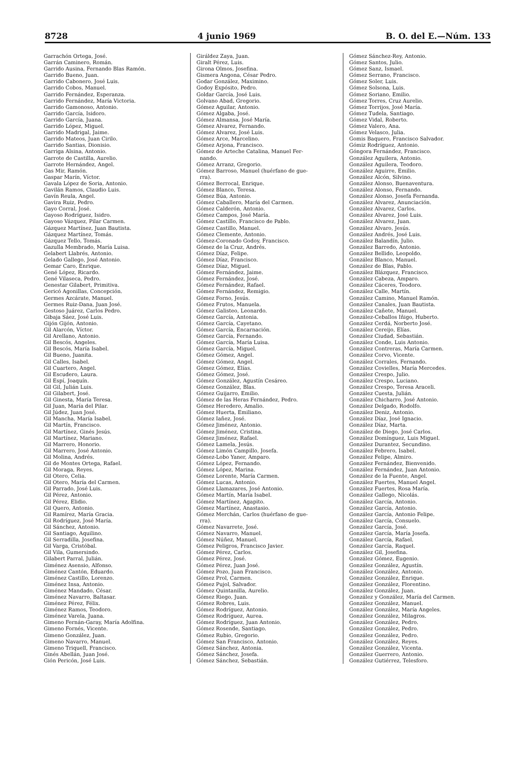8728 4 junio 1969 B. O. del E.—Núm. 133
Garrachón Ortega, José.
Garrán Caminero, Román.
Garrido Ausina, Fernando Blas Ramón.
Garrido Bueno, Juan.
Garrido Cabonero, José Luis.
Garrido Cobos, Manuel.
Garrido Fernández, Esperanza.
Garrido Fernández, María Victoria.
Garrido Gamonoso, Antonio.
Garrido García, Isidoro.
Garrido García, Juana.
Garrido López, Miguel.
Garrido Madrigal, Jaime.
Garrido Mateos, Juan Cirilo.
Garrido Santias, Dionisio.
Garriga Alsina, Antonio.
Garrote de Castilla, Aurelio.
Garrote Hernández, Angel.
Gas Mir, Ramón.
Gaspar Marín, Víctor.
Gavala López de Soria, Antonio.
Gavilán Ramos, Claudio Luis.
Gavín Reula, Angel.
Gavira Ruiz, Pedro.
Gayo Corral, José.
Gayoso Rodríguez, Isidro.
Gayoso Vázquez, Pilar Carmen.
Gázquez Martínez, Juan Bautista.
Gázquez Martínez, Tomás.
Gázquez Tello, Tomás.
Gazulla Membrado, María Luisa.
Gelabert Llabrés, Antonio.
Gelado Gallego, José Antonio.
Gemar Caro, Enrique.
Gené López, Ricardo.
Gené Vilaseca, Pedro.
Genestar Gilabert, Primitiva.
Gericó Agonillas, Concepción.
Germes Azcárate, Manuel.
Germes Ruiz-Dana, Juan José.
Gestoso Juárez, Carlos Pedro.
Gibaja Sáez, José Luis.
Gijón Gijón, Antonio.
Gil Alarcón, Víctor.
Gil Arellano, Antonio.
Gil Bescós, Angeles.
Gil Bescós, María Isabel.
Gil Bueno, Juanita.
Gil Calles, Isabel.
Gil Cuartero, Angel.
Gil Escudero, Laura.
Gil Espí, Joaquín.
Gil Gil, Julián Luis.
Gil Gilabert, José.
Gil Ginesta, María Teresa.
Gil Juan, María del Pilar.
Gil Júdez, Juan José.
Gil Mancha, María Isabel.
Gil Martín, Francisco.
Gil Martínez, Ginés Jesús.
Gil Martínez, Mariano.
Gil Marrero, Honorio.
Gil Marrero, José Antonio.
Gil Molina, Andrés.
Gil de Montes Ortega, Rafael.
Gil Moraga, Reyes.
Gil Otero, Celia.
Gil Otero, María del Carmen.
Gil Parrado, José Luis.
Gil Pérez, Antonio.
Gil Pérez, Elidio.
Gil Quero, Antonio.
Gil Ramírez, María Gracia.
Gil Rodríguez, José María.
Gil Sánchez, Antonio.
Gil Santiago, Aquilino.
Gil Serradilla, Josefina.
Gil Varga, Cristóbal.
Gil Vila, Gumersindo.
Gilabert Parral, Julián.
Giménez Asensio, Alfonso.
Giménez Cantón, Eduardo.
Giménez Castillo, Lorenzo.
Giménez Insa, Antonio.
Giménez Mandado, César.
Giménez Navarro, Baltasar.
Giménez Pérez, Félix.
Giménez Ramos, Teodoro.
Giménez Varela, Juana.
Gimeno Fernán-Garay, María Adolfina.
Gimeno Fornés, Vicente.
Gimeno González, Juan.
Gimeno Navarro, Manuel.
Gimeno Triquell, Francisco.
Ginés Abellán, Juan José.
Gión Pericón, José Luis.
Giráldez Zaya, Juan.
Giralt Pérez, Luis.
Girona Olmos, Josefina.
Gismera Angona, César Pedro.
Godar González, Maximino.
Godoy Expósito, Pedro.
Goldar García, José Luis.
Golvano Abad, Gregorio.
Gómez Aguilar, Antonio.
Gómez Algaba, José.
Gómez Almansa, José María.
Gómez Alvarez, Fernando.
Gómez Alvarez, José Luis.
Gómez Arce, Marcelino.
Gómez Arjona, Francisco.
Gómez de Arteche Catalina, Manuel Fer-
nando.
Gómez Arranz, Gregorio.
Gómez Barroso, Manuel (huérfano de gue-
rra).
Gómez Berrocal, Enrique.
Gómez Blanco, Teresa.
Gómez Búa, Antonio.
Gómez Caballero, María del Carmen.
Gómez Calderón, Antonio.
Gómez Campos, José María.
Gómez Castillo, Francisco de Pablo.
Gómez Castillo, Manuel.
Gómez Clemente, Antonio.
Gómez-Coronado Godoy, Francisco.
Gómez de la Cruz, Andrés.
Gómez Díaz, Felipe.
Gómez Díaz, Francisco.
Gómez Díaz, Miguel.
Gómez Fernández, Jaime.
Gómez Fernández, José.
Gómez Fernández, Rafael.
Gómez Fernández, Remigio.
Gómez Forno, Jesús.
Gómez Frutos, Manuela.
Gómez Galisteo, Leonardo.
Gómez García, Antonia.
Gómez García, Cayetano.
Gómez García, Encarnación.
Gómez García, Fernando.
Gómez García, María Luisa.
Gómez García, Miguel.
Gómez Gómez, Angel.
Gómez Gómez, Angel.
Gómez Gómez, Elías.
Gómez Gómez, José.
Gómez González, Agustín Cesáreo.
Gómez González, Blas.
Gómez Guijarro, Emilio.
Gómez de las Heras Fernández, Pedro.
Gómez Heredero, Amalio.
Gómez Huerta, Emiliano.
Gómez Iañez, José.
Gómez Jiménez, Antonio.
Gómez Jiménez, Cristina.
Gómez Jiménez, Rafael.
Gómez Lamela, Jesús.
Gómez Limón Campillo, Josefa.
Gómez-Lobo Yaner, Amparo.
Gómez López, Fernando.
Gómez López, Marina.
Gómez Lorente, María Carmen.
Gómez Lucas, Antonio.
Gómez Llamazares, José Antonio.
Gómez Martín, María Isabel.
Gómez Martínez, Agapito.
Gómez Martínez, Anastasio.
Gómez Merchán, Carlos (huérfano de gue-
rra).
Gómez Navarrete, José.
Gómez Navarro, Manuel.
Gómez Núñez, Manuel.
Gómez Peligros, Francisco Javier.
Gómez Pérez, Carlos.
Gómez Pérez, José.
Gómez Pérez, Juan José.
Gómez Pozo, Juan Francisco.
Gómez Prol, Carmen.
Gómez Pujol, Salvador.
Gómez Quintanilla, Aurelio.
Gómez Riego, Juan.
Gómez Robres, Luis.
Gómez Rodríguez, Antonio.
Gómez Rodríguez, Aurea.
Gómez Rodríguez, Juan Antonio.
Gómez Rosende, Santiago.
Gómez Rubio, Gregorio.
Gómez San Francisco, Antonio.
Gómez Sánchez, Antonia.
Gómez Sánchez, Josefa.
Gómez Sánchez, Sebastián.
Gómez Sánchez-Rey, Antonio.
Gómez Santos, Julio.
Gómez Sanz, Ismael.
Gómez Serrano, Francisco.
Gómez Soler, Luis.
Gómez Solsona, Luis.
Gómez Soriano, Emilio.
Gómez Torres, Cruz Aurelio.
Gómez Torrijos, José María.
Gómez Tudela, Santiago.
Gómez Vidal, Roberto.
Gómez Valero, Ana.
Gómez Velasco, Julia.
Gomis Baquero, Francisco Salvador.
Gómiz Rodríguez, Antonio.
Góngora Fernández, Francisco.
González Aguilera, Antonio.
González Aguilera, Teodoro.
González Aguirre, Emilio.
González Alcón, Silvino.
González Alonso, Buenaventura.
González Alonso, Fernando.
González Alonso, Josefa Fernanda.
González Alvarez, Anunciación.
González Alvarez, Carlos.
González Alvarez, José Luis.
González Alvarez, Juan.
González Alvaro, Jesús.
González Andrés, José Luis.
González Balandín, Julio.
González Barredo, Antonio.
González Bellido, Leopoldo.
González Blanco, Manuel.
González de Blas, Pablo.
González Blázquez, Francisco.
González Cabeza, Amparo.
González Cáceres, Teodoro.
González Calle, Martín.
González Camino, Manuel Ramón.
González Canales, Juan Bautista.
González Cañete, Manuel.
González-Ceballos Iñigo, Huberto.
González Cerdá, Norberto José.
González Cereijo, Elías.
González Ciudad, Sebastián.
González Conde, Luis Antonio.
González Contreras, María Carmen.
González Corvo, Vicente.
González Corrales, Fernando.
González Covielles, María Mercedes.
González Crespo, Julio.
González Crespo, Luciano.
González Crespo, Teresa Araceli.
González Cuesta, Julián.
González Chicharro, José Antonio.
González Delgado, Rodolfo.
González Deniz, Antonio.
González Díaz, José Ignacio.
González Díaz, Marta.
González de Diego, José Carlos.
González Domínguez, Luis Miguel.
González Durantez, Secundino.
González Febrero, Isabel.
González Felipe, Almiro.
González Fernández, Bienvenido.
González Fernández, Juan Antonio.
González de la Fuente, Angel.
González Fuertes, Manuel Angel.
González Fuertes, Rosa María.
González Gallego, Nicolás.
González García, Antonio.
González García, Antonio.
González García, Antonio Felipe.
González García, Consuelo.
González García, José.
González García, María Josefa.
González García, Rafael.
González García, Raquel.
González Gil, Josefina.
González Gómez, Eugenio.
González González, Agustín.
González González, Antonio.
González González, Enrique.
González González, Florentino.
González González, Juan.
González y González, María del Carmen.
González González, Manuel.
González González, María Angeles.
González González, Milagros.
González González, Pedro.
González González, Pedro.
González González, Pedro.
González González, Reyes.
González González, Vicenta.
González Guerrero, Antonio.
González Gutiérrez, Telesforo.